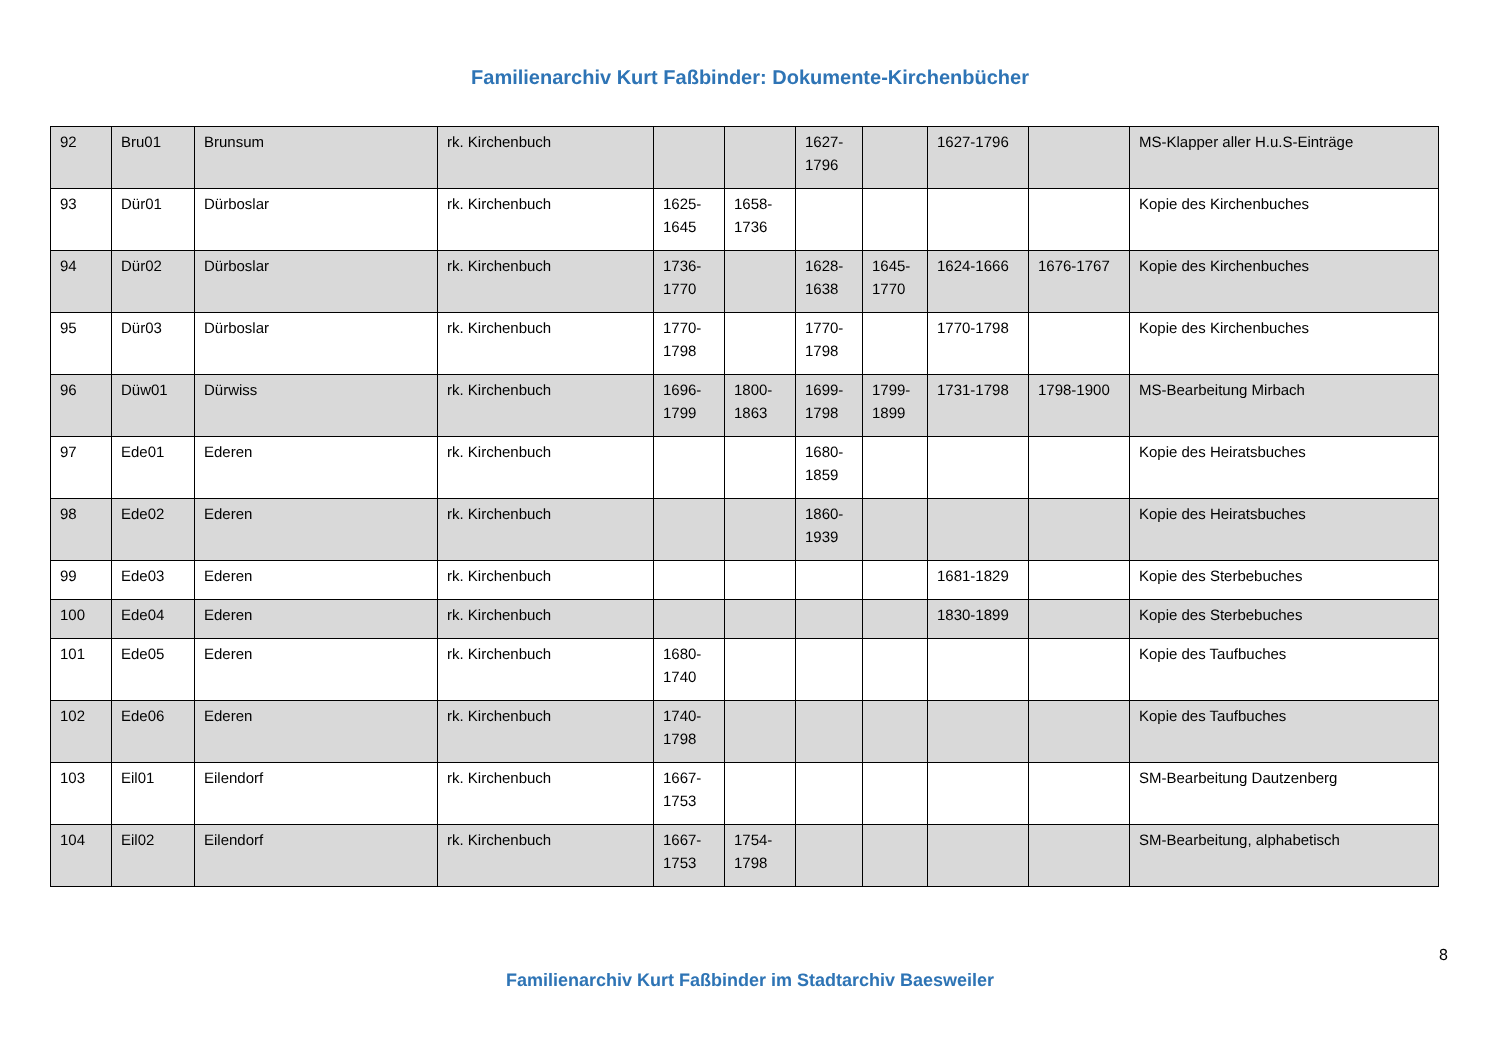Familienarchiv Kurt Faßbinder: Dokumente-Kirchenbücher
| 92 | Bru01 | Brunsum | rk. Kirchenbuch | | | 1627-1796 | | 1627-1796 | | MS-Klapper aller H.u.S-Einträge |
| 93 | Dür01 | Dürboslar | rk. Kirchenbuch | 1625-1645 | 1658-1736 | | | | | Kopie des Kirchenbuches |
| 94 | Dür02 | Dürboslar | rk. Kirchenbuch | 1736-1770 | | 1628-1638 | 1645-1770 | 1624-1666 | 1676-1767 | Kopie des Kirchenbuches |
| 95 | Dür03 | Dürboslar | rk. Kirchenbuch | 1770-1798 | | 1770-1798 | | 1770-1798 | | Kopie des Kirchenbuches |
| 96 | Düw01 | Dürwiss | rk. Kirchenbuch | 1696-1799 | 1800-1863 | 1699-1798 | 1799-1899 | 1731-1798 | 1798-1900 | MS-Bearbeitung Mirbach |
| 97 | Ede01 | Ederen | rk. Kirchenbuch | | | 1680-1859 | | | | Kopie des Heiratsbuches |
| 98 | Ede02 | Ederen | rk. Kirchenbuch | | | 1860-1939 | | | | Kopie des Heiratsbuches |
| 99 | Ede03 | Ederen | rk. Kirchenbuch | | | | | 1681-1829 | | Kopie des Sterbebuches |
| 100 | Ede04 | Ederen | rk. Kirchenbuch | | | | | 1830-1899 | | Kopie des Sterbebuches |
| 101 | Ede05 | Ederen | rk. Kirchenbuch | 1680-1740 | | | | | | Kopie des Taufbuches |
| 102 | Ede06 | Ederen | rk. Kirchenbuch | 1740-1798 | | | | | | Kopie des Taufbuches |
| 103 | Eil01 | Eilendorf | rk. Kirchenbuch | 1667-1753 | | | | | | SM-Bearbeitung Dautzenberg |
| 104 | Eil02 | Eilendorf | rk. Kirchenbuch | 1667-1753 | 1754-1798 | | | | | SM-Bearbeitung, alphabetisch |
8
Familienarchiv Kurt Faßbinder im Stadtarchiv Baesweiler